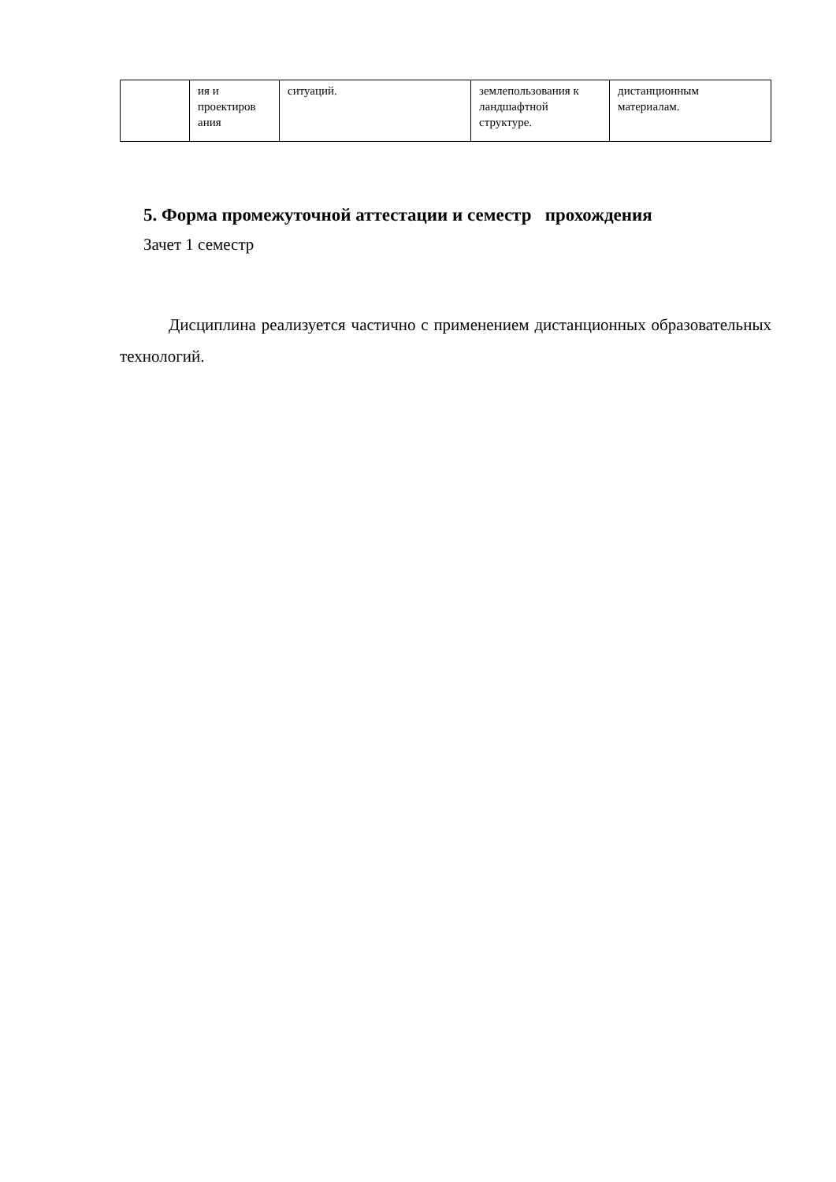| | ия и проектиров ания | ситуаций. | землепользования к ландшафтной структуре. | дистанционным материалам. |
5. Форма промежуточной аттестации и семестр прохождения
Зачет 1 семестр
Дисциплина реализуется частично с применением дистанционных образовательных технологий.